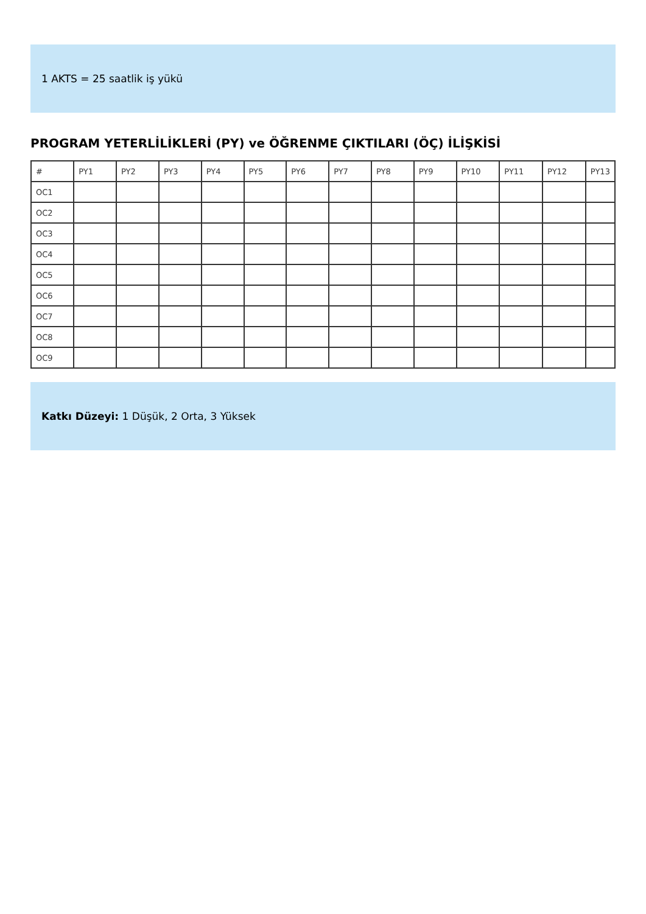1 AKTS = 25 saatlik iş yükü
PROGRAM YETERLİLİKLERİ (PY) ve ÖĞRENME ÇIKTILARI (ÖÇ) İLİŞKİSİ
| # | PY1 | PY2 | PY3 | PY4 | PY5 | PY6 | PY7 | PY8 | PY9 | PY10 | PY11 | PY12 | PY13 |
| --- | --- | --- | --- | --- | --- | --- | --- | --- | --- | --- | --- | --- | --- |
| OC1 | | | | | | | | | | | | | |
| OC2 | | | | | | | | | | | | | |
| OC3 | | | | | | | | | | | | | |
| OC4 | | | | | | | | | | | | | |
| OC5 | | | | | | | | | | | | | |
| OC6 | | | | | | | | | | | | | |
| OC7 | | | | | | | | | | | | | |
| OC8 | | | | | | | | | | | | | |
| OC9 | | | | | | | | | | | | | |
Katkı Düzeyi: 1 Düşük, 2 Orta, 3 Yüksek